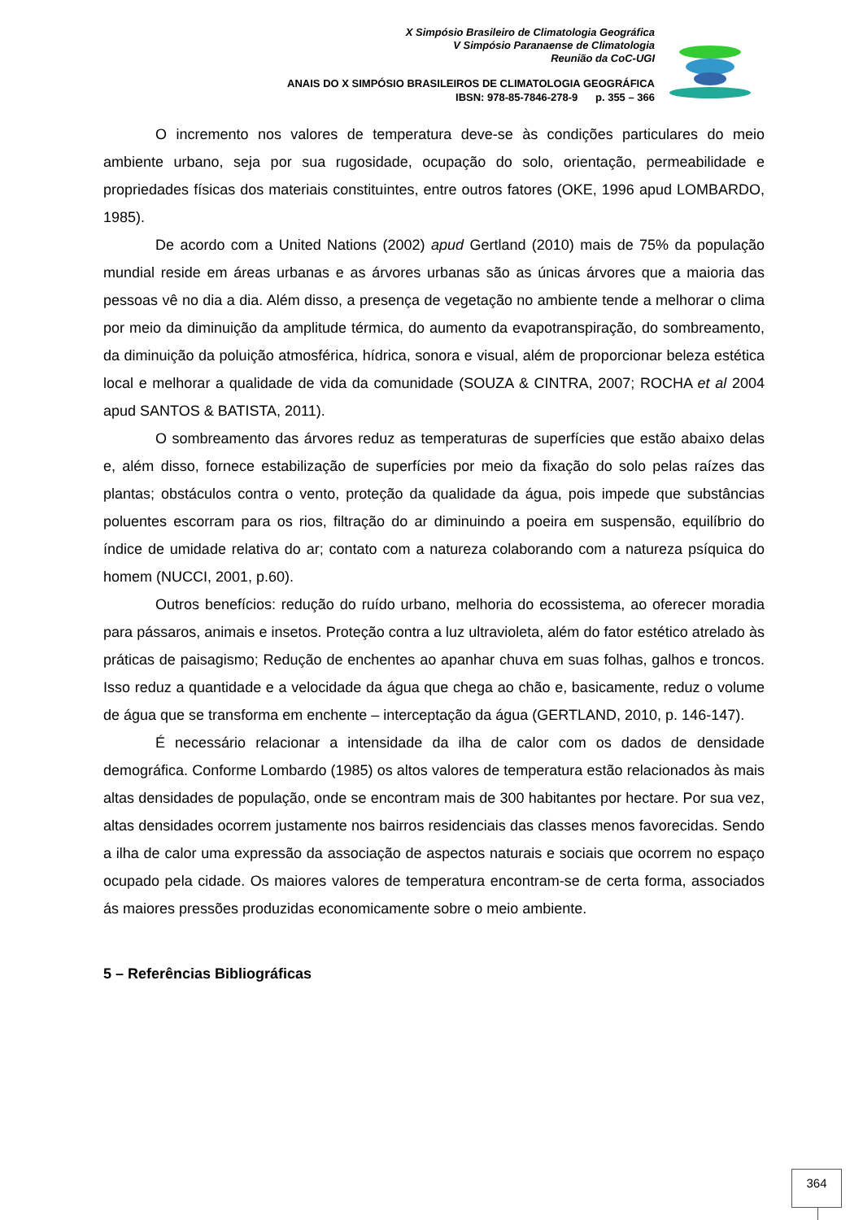X Simpósio Brasileiro de Climatologia Geográfica
V Simpósio Paranaense de Climatologia
Reunião da CoC-UGI
ANAIS DO X SIMPÓSIO BRASILEIROS DE CLIMATOLOGIA GEOGRÁFICA
IBSN: 978-85-7846-278-9 p. 355 – 366
O incremento nos valores de temperatura deve-se às condições particulares do meio ambiente urbano, seja por sua rugosidade, ocupação do solo, orientação, permeabilidade e propriedades físicas dos materiais constituintes, entre outros fatores (OKE, 1996 apud LOMBARDO, 1985).
De acordo com a United Nations (2002) apud Gertland (2010) mais de 75% da população mundial reside em áreas urbanas e as árvores urbanas são as únicas árvores que a maioria das pessoas vê no dia a dia. Além disso, a presença de vegetação no ambiente tende a melhorar o clima por meio da diminuição da amplitude térmica, do aumento da evapotranspiração, do sombreamento, da diminuição da poluição atmosférica, hídrica, sonora e visual, além de proporcionar beleza estética local e melhorar a qualidade de vida da comunidade (SOUZA & CINTRA, 2007; ROCHA et al 2004 apud SANTOS & BATISTA, 2011).
O sombreamento das árvores reduz as temperaturas de superfícies que estão abaixo delas e, além disso, fornece estabilização de superfícies por meio da fixação do solo pelas raízes das plantas; obstáculos contra o vento, proteção da qualidade da água, pois impede que substâncias poluentes escorram para os rios, filtração do ar diminuindo a poeira em suspensão, equilíbrio do índice de umidade relativa do ar; contato com a natureza colaborando com a natureza psíquica do homem (NUCCI, 2001, p.60).
Outros benefícios: redução do ruído urbano, melhoria do ecossistema, ao oferecer moradia para pássaros, animais e insetos. Proteção contra a luz ultravioleta, além do fator estético atrelado às práticas de paisagismo; Redução de enchentes ao apanhar chuva em suas folhas, galhos e troncos. Isso reduz a quantidade e a velocidade da água que chega ao chão e, basicamente, reduz o volume de água que se transforma em enchente – interceptação da água (GERTLAND, 2010, p. 146-147).
É necessário relacionar a intensidade da ilha de calor com os dados de densidade demográfica. Conforme Lombardo (1985) os altos valores de temperatura estão relacionados às mais altas densidades de população, onde se encontram mais de 300 habitantes por hectare. Por sua vez, altas densidades ocorrem justamente nos bairros residenciais das classes menos favorecidas. Sendo a ilha de calor uma expressão da associação de aspectos naturais e sociais que ocorrem no espaço ocupado pela cidade. Os maiores valores de temperatura encontram-se de certa forma, associados ás maiores pressões produzidas economicamente sobre o meio ambiente.
5 – Referências Bibliográficas
364